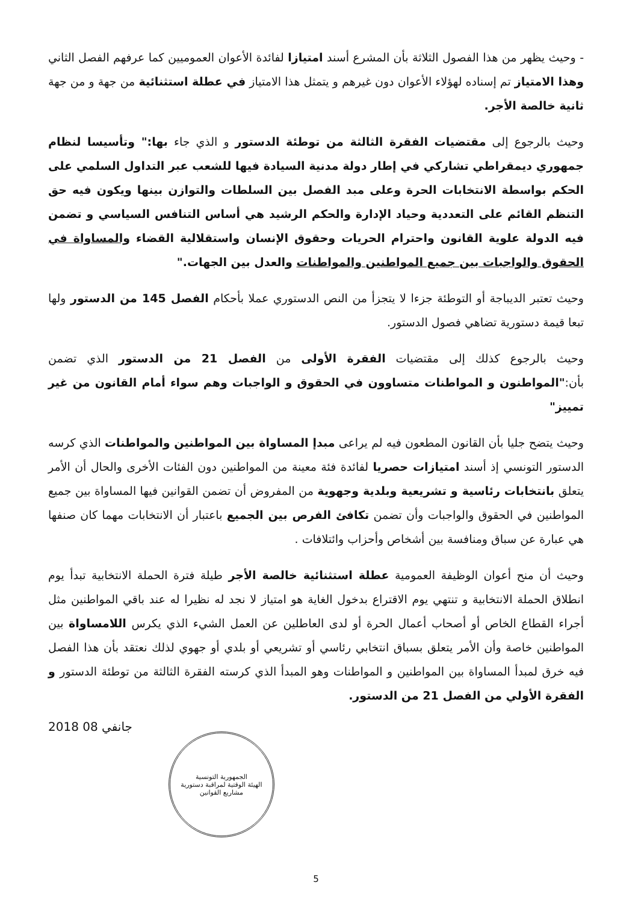- وحيث يظهر من هذا الفصول الثلاثة بأن المشرع أسند امتيازا لفائدة الأعوان العموميين كما عرفهم الفصل الثاني وهذا الامتياز تم إسناده لهؤلاء الأعوان دون غيرهم و يتمثل هذا الامتياز في عطلة استثنائية من جهة و من جهة ثانية خالصة الأجر.
وحيث بالرجوع إلى مقتضيات الفقرة الثالثة من توطئة الدستور و الذي جاء بها:" وتأسيسا لنظام جمهوري ديمقراطي تشاركي في إطار دولة مدنية السيادة فيها للشعب عبر التداول السلمي على الحكم بواسطة الانتخابات الحرة وعلى مبد الفصل بين السلطات والتوازن بينها ويكون فيه حق التنظم القائم على التعددية وحياد الإدارة والحكم الرشيد هي أساس التنافس السياسي و تضمن فيه الدولة علوية القانون واحترام الحريات وحقوق الإنسان واستقلالية القضاء والمساواة في الحقوق والواجبات بين جميع المواطنين والمواطنات والعدل بين الجهات."
وحيث تعتبر الديباجة أو التوطئة جزءا لا يتجزأ من النص الدستوري عملا بأحكام الفصل 145 من الدستور ولها تبعا قيمة دستورية تضاهي فصول الدستور.
وحيث بالرجوع كذلك إلى مقتضيات الفقرة الأولى من الفصل 21 من الدستور الذي تضمن بأن:"المواطنون و المواطنات متساوون في الحقوق و الواجبات وهم سواء أمام القانون من غير تمييز"
وحيث يتضح جليا بأن القانون المطعون فيه لم يراعى مبدإ المساواة بين المواطنين والمواطنات الذي كرسه الدستور التونسي إذ أسند امتيازات حصريا لفائدة فئة معينة من المواطنين دون الفئات الأخرى والحال أن الأمر يتعلق بانتخابات رئاسية و تشريعية وبلدية وجهوية من المفروض أن تضمن القوانين فيها المساواة بين جميع المواطنين في الحقوق والواجبات وأن تضمن تكافئ الفرص بين الجميع باعتبار أن الانتخابات مهما كان صنفها هي عبارة عن سباق ومنافسة بين أشخاص وأحزاب وائتلافات .
وحيث أن منح أعوان الوظيفة العمومية عطلة استثنائية خالصة الأجر طيلة فترة الحملة الانتخابية تبدأ يوم انطلاق الحملة الانتخابية و تنتهي يوم الاقتراع بدخول الغاية هو امتياز لا نجد له نظيرا له عند باقي المواطنين مثل أجراء القطاع الخاص أو أصحاب أعمال الحرة أو لدى العاطلين عن العمل الشيء الذي يكرس اللامساواة بين المواطنين خاصة وأن الأمر يتعلق بسباق انتخابي رئاسي أو تشريعي أو بلدي أو جهوي لذلك نعتقد بأن هذا الفصل فيه خرق لمبدأ المساواة بين المواطنين و المواطنات وهو المبدأ الذي كرسته الفقرة الثالثة من توطئة الدستور و الفقرة الأولي من الفصل 21 من الدستور.
2018 جانفي 08
الجمهورية التونسية
الهيئة الوقتية لمراقبة دستورية مشاريع القوانين
5